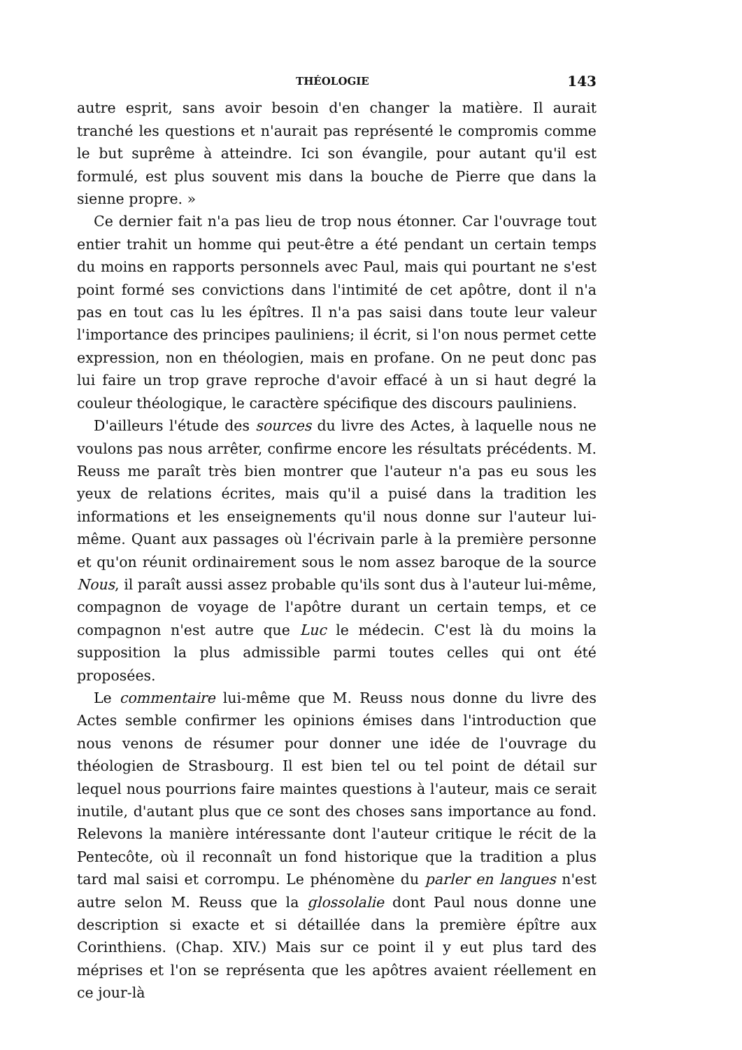THÉOLOGIE 143
autre esprit, sans avoir besoin d'en changer la matière. Il aurait tranché les questions et n'aurait pas représenté le compromis comme le but suprême à atteindre. Ici son évangile, pour autant qu'il est formulé, est plus souvent mis dans la bouche de Pierre que dans la sienne propre. »
Ce dernier fait n'a pas lieu de trop nous étonner. Car l'ouvrage tout entier trahit un homme qui peut-être a été pendant un certain temps du moins en rapports personnels avec Paul, mais qui pourtant ne s'est point formé ses convictions dans l'intimité de cet apôtre, dont il n'a pas en tout cas lu les épîtres. Il n'a pas saisi dans toute leur valeur l'importance des principes pauliniens; il écrit, si l'on nous permet cette expression, non en théologien, mais en profane. On ne peut donc pas lui faire un trop grave reproche d'avoir effacé à un si haut degré la couleur théologique, le caractère spécifique des discours pauliniens.
D'ailleurs l'étude des sources du livre des Actes, à laquelle nous ne voulons pas nous arrêter, confirme encore les résultats précédents. M. Reuss me paraît très bien montrer que l'auteur n'a pas eu sous les yeux de relations écrites, mais qu'il a puisé dans la tradition les informations et les enseignements qu'il nous donne sur l'auteur lui-même. Quant aux passages où l'écrivain parle à la première personne et qu'on réunit ordinairement sous le nom assez baroque de la source Nous, il paraît aussi assez probable qu'ils sont dus à l'auteur lui-même, compagnon de voyage de l'apôtre durant un certain temps, et ce compagnon n'est autre que Luc le médecin. C'est là du moins la supposition la plus admissible parmi toutes celles qui ont été proposées.
Le commentaire lui-même que M. Reuss nous donne du livre des Actes semble confirmer les opinions émises dans l'introduction que nous venons de résumer pour donner une idée de l'ouvrage du théologien de Strasbourg. Il est bien tel ou tel point de détail sur lequel nous pourrions faire maintes questions à l'auteur, mais ce serait inutile, d'autant plus que ce sont des choses sans importance au fond. Relevons la manière intéressante dont l'auteur critique le récit de la Pentecôte, où il reconnaît un fond historique que la tradition a plus tard mal saisi et corrompu. Le phénomène du parler en langues n'est autre selon M. Reuss que la glossolalie dont Paul nous donne une description si exacte et si détaillée dans la première épître aux Corinthiens. (Chap. XIV.) Mais sur ce point il y eut plus tard des méprises et l'on se représenta que les apôtres avaient réellement en ce jour-là